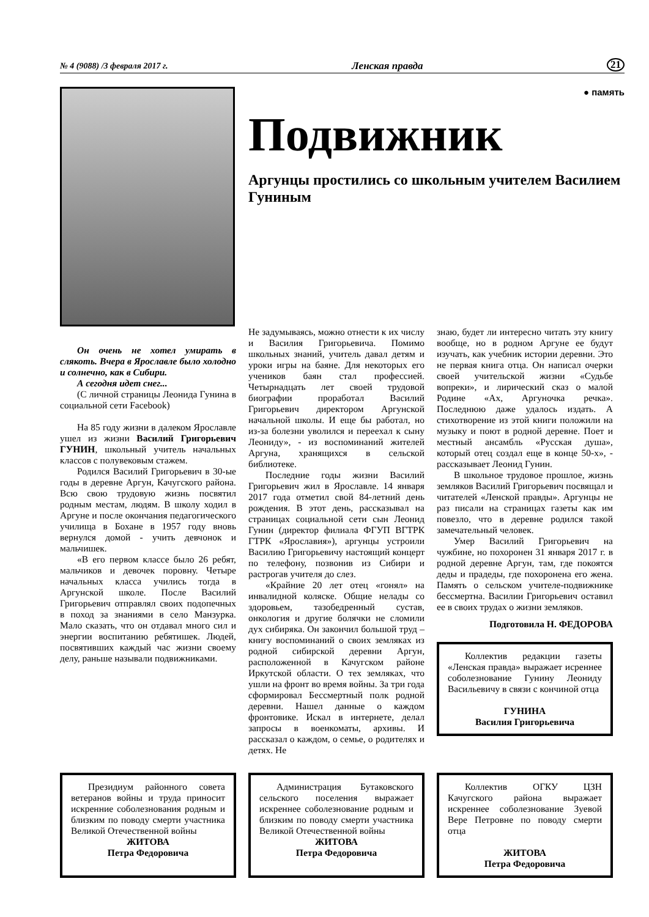№ 4 (9088) /3 февраля 2017 г. Ленская правда 21
● память
Подвижник
Аргунцы простились со школьным учителем Василием Гуниным
Он очень не хотел умирать в слякоть. Вчера в Ярославле было холодно и солнечно, как в Сибири.
А сегодня идет снег...
(С личной страницы Леонида Гунина в социальной сети Facebook)
На 85 году жизни в далеком Ярославле ушел из жизни Василий Григорьевич ГУНИН, школьный учитель начальных классов с полувековым стажем.
Родился Василий Григорьевич в 30-ые годы в деревне Аргун, Качугского района. Всю свою трудовую жизнь посвятил родным местам, людям. В школу ходил в Аргуне и после окончания педагогического училища в Бохане в 1957 году вновь вернулся домой - учить девчонок и мальчишек.
«В его первом классе было 26 ребят, мальчиков и девочек поровну. Четыре начальных класса учились тогда в Аргунской школе. После Василий Григорьевич отправлял своих подопечных в поход за знаниями в село Манзурка. Мало сказать, что он отдавал много сил и энергии воспитанию ребятишек. Людей, посвятивших каждый час жизни своему делу, раньше называли подвижниками.
Не задумываясь, можно отнести к их числу и Василия Григорьевича. Помимо школьных знаний, учитель давал детям и уроки игры на баяне. Для некоторых его учеников баян стал профессией. Четырнадцать лет своей трудовой биографии проработал Василий Григорьевич директором Аргунской начальной школы. И еще бы работал, но из-за болезни уволился и переехал к сыну Леониду», - из воспоминаний жителей Аргуна, хранящихся в сельской библиотеке.
Последние годы жизни Василий Григорьевич жил в Ярославле. 14 января 2017 года отметил свой 84-летний день рождения. В этот день, рассказывал на страницах социальной сети сын Леонид Гунин (директор филиала ФГУП ВГТРК ГТРК «Ярославия»), аргунцы устроили Василию Григорьевичу настоящий концерт по телефону, позвонив из Сибири и растрогав учителя до слез.
«Крайние 20 лет отец «гонял» на инвалидной коляске. Общие нелады со здоровьем, тазобедренный сустав, онкология и другие болячки не сломили дух сибиряка. Он закончил большой труд – книгу воспоминаний о своих земляках из родной сибирской деревни Аргун, расположенной в Качугском районе Иркутской области. О тех земляках, что ушли на фронт во время войны. За три года сформировал Бессмертный полк родной деревни. Нашел данные о каждом фронтовике. Искал в интернете, делал запросы в военкоматы, архивы. И рассказал о каждом, о семье, о родителях и детях. Не
знаю, будет ли интересно читать эту книгу вообще, но в родном Аргуне ее будут изучать, как учебник истории деревни. Это не первая книга отца. Он написал очерки своей учительской жизни «Судьбе вопреки», и лирический сказ о малой Родине «Ах, Аргуночка речка». Последнюю даже удалось издать. А стихотворение из этой книги положили на музыку и поют в родной деревне. Поет и местный ансамбль «Русская душа», который отец создал еще в конце 50-х», - рассказывает Леонид Гунин.
В школьное трудовое прошлое, жизнь земляков Василий Григорьевич посвящал и читателей «Ленской правды». Аргунцы не раз писали на страницах газеты как им повезло, что в деревне родился такой замечательный человек.
Умер Василий Григорьевич на чужбине, но похоронен 31 января 2017 г. в родной деревне Аргун, там, где покоятся деды и прадеды, где похоронена его жена. Память о сельском учителе-подвижнике бессмертна. Василии Григорьевич оставил ее в своих трудах о жизни земляков.
Подготовила Н. ФЕДОРОВА
Коллектив редакции газеты «Ленская правда» выражает исреннее соболезнование Гунину Леониду Васильевичу в связи с кончиной отца
ГУНИНА
Василия Григорьевича
Президиум районного совета ветеранов войны и труда приносит искренние соболезнования родным и близким по поводу смерти участника Великой Отечественной войны
ЖИТОВА
Петра Федоровича
Администрация Бутаковского сельского поселения выражает искреннее соболезнование родным и близким по поводу смерти участника Великой Отечественной войны
ЖИТОВА
Петра Федоровича
Коллектив ОГКУ ЦЗН Качугского района выражает искреннее соболезнование Зуевой Вере Петровне по поводу смерти отца
ЖИТОВА
Петра Федоровича